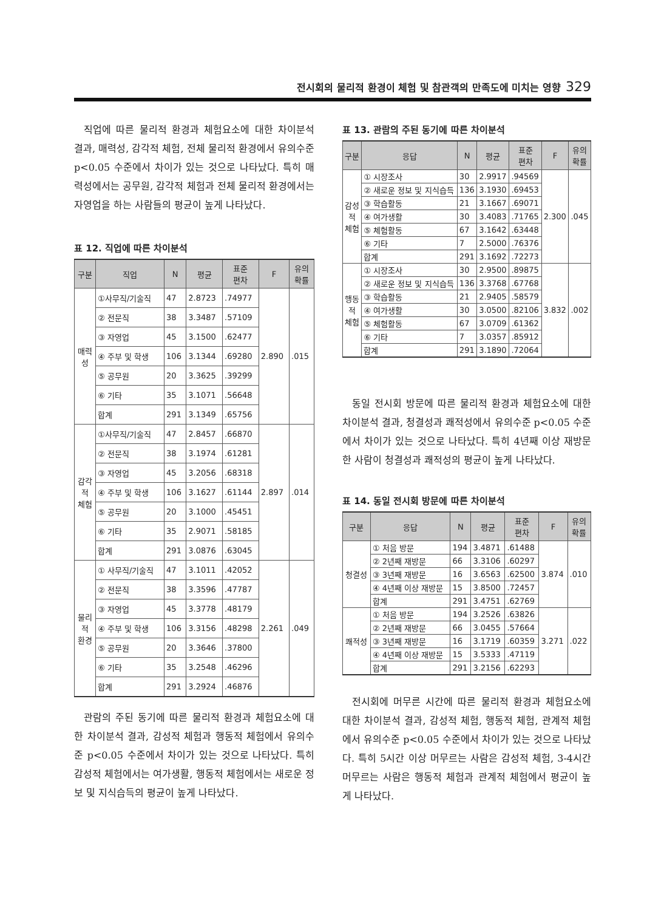전시회의 물리적 환경이 체험 및 참관객의 만족도에 미치는 영향 329
직업에 따른 물리적 환경과 체험요소에 대한 차이분석 결과, 매력성, 감각적 체험, 전체 물리적 환경에서 유의수준 p<0.05 수준에서 차이가 있는 것으로 나타났다. 특히 매력성에서는 공무원, 감각적 체험과 전체 물리적 환경에서는 자영업을 하는 사람들의 평균이 높게 나타났다.
표 12. 직업에 따른 차이분석
| 구분 | 직업 | N | 평균 | 표준 편차 | F | 유의 확률 |
| --- | --- | --- | --- | --- | --- | --- |
| 매력 성 | ①사무직/기술직 | 47 | 2.8723 | .74977 | 2.890 | .015 |
| | ② 전문직 | 38 | 3.3487 | .57109 | | |
| | ③ 자영업 | 45 | 3.1500 | .62477 | | |
| | ④ 주부 및 학생 | 106 | 3.1344 | .69280 | | |
| | ⑤ 공무원 | 20 | 3.3625 | .39299 | | |
| | ⑥ 기타 | 35 | 3.1071 | .56648 | | |
| | 합계 | 291 | 3.1349 | .65756 | | |
| 감각 적 체험 | ①사무직/기술직 | 47 | 2.8457 | .66870 | 2.897 | .014 |
| | ② 전문직 | 38 | 3.1974 | .61281 | | |
| | ③ 자영업 | 45 | 3.2056 | .68318 | | |
| | ④ 주부 및 학생 | 106 | 3.1627 | .61144 | | |
| | ⑤ 공무원 | 20 | 3.1000 | .45451 | | |
| | ⑥ 기타 | 35 | 2.9071 | .58185 | | |
| | 합계 | 291 | 3.0876 | .63045 | | |
| 물리 적 환경 | ① 사무직/기술직 | 47 | 3.1011 | .42052 | 2.261 | .049 |
| | ② 전문직 | 38 | 3.3596 | .47787 | | |
| | ③ 자영업 | 45 | 3.3778 | .48179 | | |
| | ④ 주부 및 학생 | 106 | 3.3156 | .48298 | | |
| | ⑤ 공무원 | 20 | 3.3646 | .37800 | | |
| | ⑥ 기타 | 35 | 3.2548 | .46296 | | |
| | 합계 | 291 | 3.2924 | .46876 | | |
관람의 주된 동기에 따른 물리적 환경과 체험요소에 대한 차이분석 결과, 감성적 체험과 행동적 체험에서 유의수준 p<0.05 수준에서 차이가 있는 것으로 나타났다. 특히 감성적 체험에서는 여가생활, 행동적 체험에서는 새로운 정보 및 지식습득의 평균이 높게 나타났다.
표 13. 관람의 주된 동기에 따른 차이분석
| 구분 | 응답 | N | 평균 | 표준 편차 | F | 유의 확률 |
| --- | --- | --- | --- | --- | --- | --- |
| 감성 적 체험 | ① 시장조사 | 30 | 2.9917 | .94569 | 2.300 | .045 |
| | ② 새로운 정보 및 지식습득 | 136 | 3.1930 | .69453 | | |
| | ③ 학습활동 | 21 | 3.1667 | .69071 | | |
| | ④ 여가생활 | 30 | 3.4083 | .71765 | | |
| | ⑤ 체험활동 | 67 | 3.1642 | .63448 | | |
| | ⑥ 기타 | 7 | 2.5000 | .76376 | | |
| | 합계 | 291 | 3.1692 | .72273 | | |
| 행동 적 체험 | ① 시장조사 | 30 | 2.9500 | .89875 | 3.832 | .002 |
| | ② 새로운 정보 및 지식습득 | 136 | 3.3768 | .67768 | | |
| | ③ 학습활동 | 21 | 2.9405 | .58579 | | |
| | ④ 여가생활 | 30 | 3.0500 | .82106 | | |
| | ⑤ 체험활동 | 67 | 3.0709 | .61362 | | |
| | ⑥ 기타 | 7 | 3.0357 | .85912 | | |
| | 합계 | 291 | 3.1890 | .72064 | | |
동일 전시회 방문에 따른 물리적 환경과 체험요소에 대한 차이분석 결과, 청결성과 쾌적성에서 유의수준 p<0.05 수준에서 차이가 있는 것으로 나타났다. 특히 4년째 이상 재방문한 사람이 청결성과 쾌적성의 평균이 높게 나타났다.
표 14. 동일 전시회 방문에 따른 차이분석
| 구분 | 응답 | N | 평균 | 표준 편차 | F | 유의 확률 |
| --- | --- | --- | --- | --- | --- | --- |
| 청결성 | ① 처음 방문 | 194 | 3.4871 | .61488 | 3.874 | .010 |
| | ② 2년째 재방문 | 66 | 3.3106 | .60297 | | |
| | ③ 3년째 재방문 | 16 | 3.6563 | .62500 | | |
| | ④ 4년째 이상 재방문 | 15 | 3.8500 | .72457 | | |
| | 합계 | 291 | 3.4751 | .62769 | | |
| 쾌적성 | ① 처음 방문 | 194 | 3.2526 | .63826 | 3.271 | .022 |
| | ② 2년째 재방문 | 66 | 3.0455 | .57664 | | |
| | ③ 3년째 재방문 | 16 | 3.1719 | .60359 | | |
| | ④ 4년째 이상 재방문 | 15 | 3.5333 | .47119 | | |
| | 합계 | 291 | 3.2156 | .62293 | | |
전시회에 머무른 시간에 따른 물리적 환경과 체험요소에 대한 차이분석 결과, 감성적 체험, 행동적 체험, 관계적 체험에서 유의수준 p<0.05 수준에서 차이가 있는 것으로 나타났다. 특히 5시간 이상 머무르는 사람은 감성적 체험, 3-4시간 머무르는 사람은 행동적 체험과 관계적 체험에서 평균이 높게 나타났다.